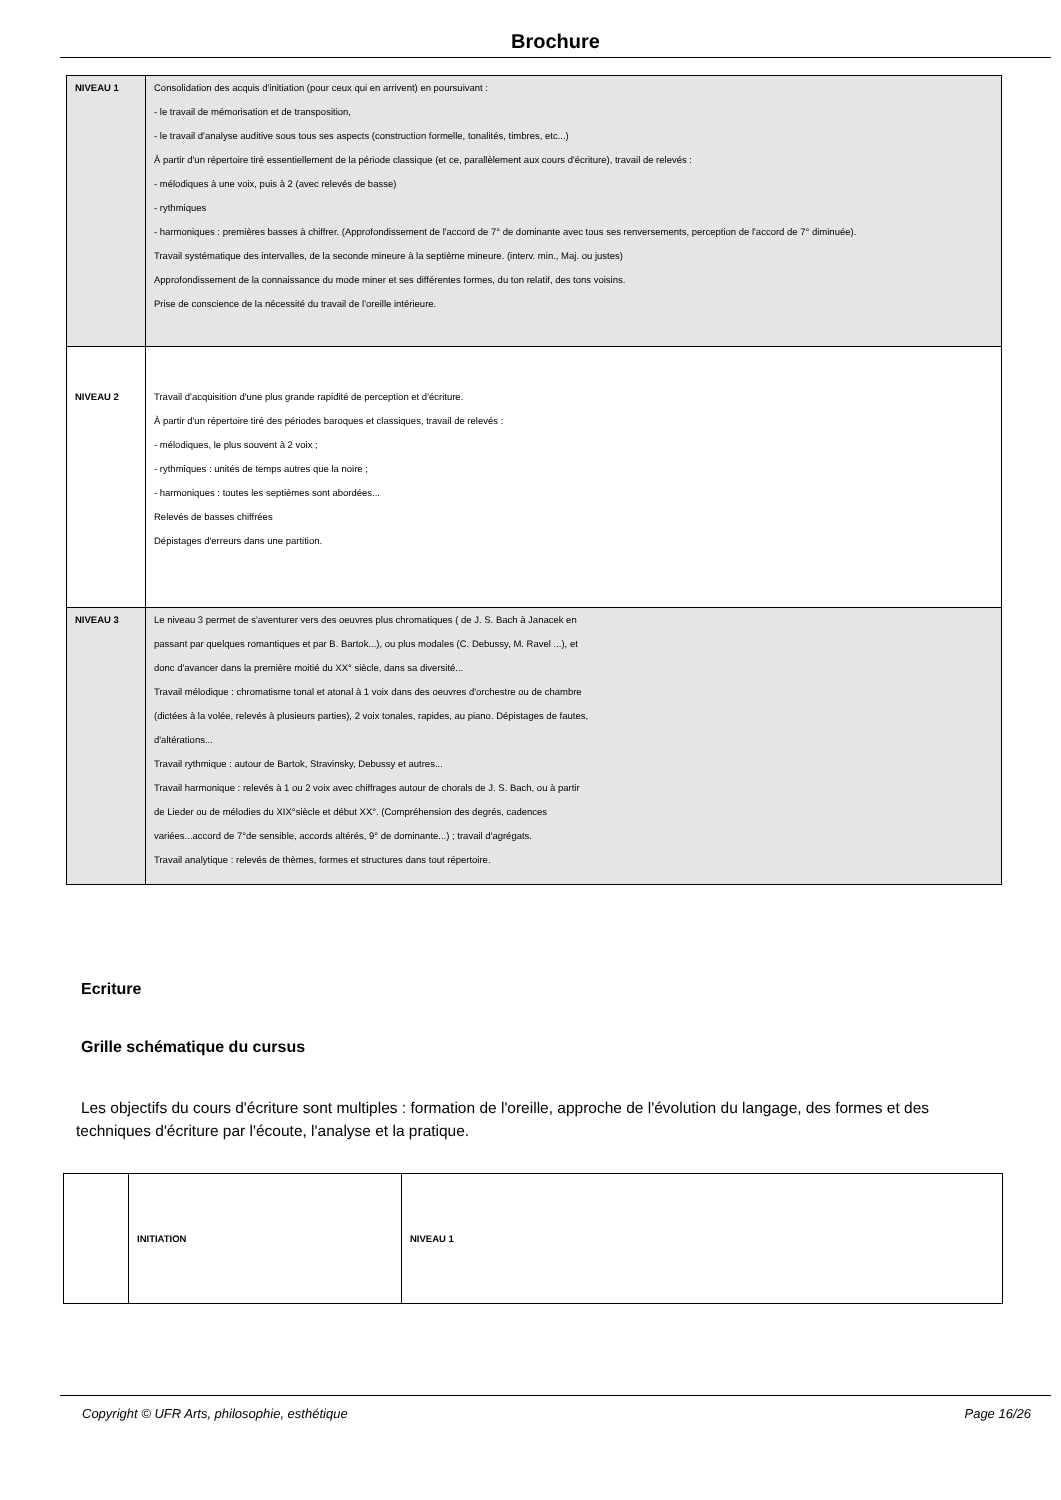Brochure
| NIVEAU 1 | Consolidation des acquis d'initiation (pour ceux qui en arrivent) en poursuivant : - le travail de mémorisation et de transposition, - le travail d'analyse auditive sous tous ses aspects (construction formelle, tonalités, timbres, etc...) À partir d'un répertoire tiré essentiellement de la période classique (et ce, parallèlement aux cours d'écriture), travail de relevés : - mélodiques à une voix, puis à 2 (avec relevés de basse) - rythmiques - harmoniques : premières basses à chiffrer. (Approfondissement de l'accord de 7° de dominante avec tous ses renversements, perception de l'accord de 7° diminuée). Travail systématique des intervalles, de la seconde mineure à la septième mineure. (interv. min., Maj. ou justes) Approfondissement de la connaissance du mode miner et ses différentes formes, du ton relatif, des tons voisins. Prise de conscience de la nécessité du travail de l'oreille intérieure. |
| NIVEAU 2 | Travail d'acquisition d'une plus grande rapidité de perception et d'écriture. À partir d'un répertoire tiré des périodes baroques et classiques, travail de relevés : - mélodiques, le plus souvent à 2 voix ; - rythmiques : unités de temps autres que la noire ; - harmoniques : toutes les septièmes sont abordées... Relevés de basses chiffrées Dépistages d'erreurs dans une partition. |
| NIVEAU 3 | Le niveau 3 permet de s'aventurer vers des oeuvres plus chromatiques ( de J. S. Bach à Janacek en passant par quelques romantiques et par B. Bartok...), ou plus modales (C. Debussy, M. Ravel ...), et donc d'avancer dans la première moitié du XX° siècle, dans sa diversité... Travail mélodique : chromatisme tonal et atonal à 1 voix dans des oeuvres d'orchestre ou de chambre (dictées à la volée, relevés à plusieurs parties), 2 voix tonales, rapides, au piano. Dépistages de fautes, d'altérations... Travail rythmique : autour de Bartok, Stravinsky, Debussy et autres... Travail harmonique : relevés à 1 ou 2 voix avec chiffrages autour de chorals de J. S. Bach, ou à partir de Lieder ou de mélodies du XIX°siècle et début XX°. (Compréhension des degrés, cadences variées...accord de 7°de sensible, accords altérés, 9° de dominante...) ; travail d'agrégats. Travail analytique : relevés de thèmes, formes et structures dans tout répertoire. |
Ecriture
Grille schématique du cursus
Les objectifs du cours d'écriture sont multiples : formation de l'oreille, approche de l'évolution du langage, des formes et des techniques d'écriture par l'écoute, l'analyse et la pratique.
| | INITIATION | NIVEAU 1 |
Copyright © UFR Arts, philosophie, esthétique Page 16/26